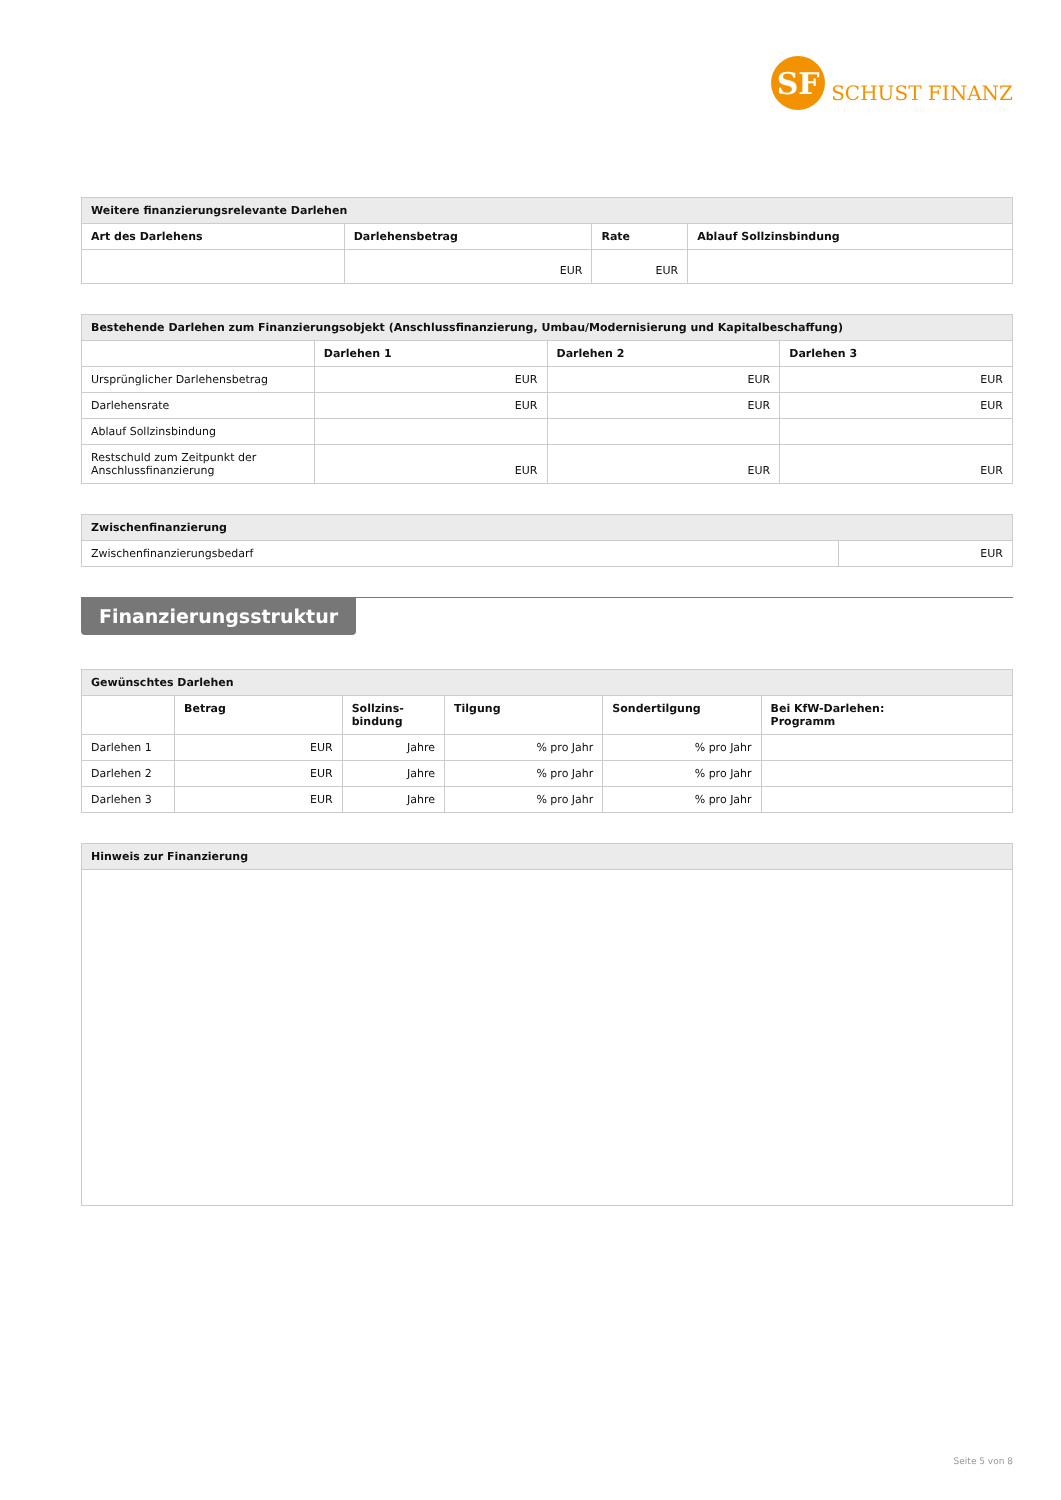SF
SCHUST FINANZ
| Weitere finanzierungsrelevante Darlehen | | | |
| Art des Darlehens | Darlehensbetrag | Rate | Ablauf Sollzinsbindung |
| | EUR | EUR | |
| Bestehende Darlehen zum Finanzierungsobjekt (Anschlussfinanzierung, Umbau/Modernisierung und Kapitalbeschaffung) | | | |
| | Darlehen 1 | Darlehen 2 | Darlehen 3 |
| Ursprünglicher Darlehensbetrag | EUR | EUR | EUR |
| Darlehensrate | EUR | EUR | EUR |
| Ablauf Sollzinsbindung | | | |
| Restschuld zum Zeitpunkt der Anschlussfinanzierung | EUR | EUR | EUR |
| Zwischenfinanzierung | |
| Zwischenfinanzierungsbedarf | EUR |
Finanzierungsstruktur
| Gewünschtes Darlehen | | | | | |
| | Betrag | Sollzins- bindung | Tilgung | Sondertilgung | Bei KfW-Darlehen: Programm |
| Darlehen 1 | EUR | Jahre | % pro Jahr | % pro Jahr | |
| Darlehen 2 | EUR | Jahre | % pro Jahr | % pro Jahr | |
| Darlehen 3 | EUR | Jahre | % pro Jahr | % pro Jahr | |
| Hinweis zur Finanzierung |
Seite 5 von 8